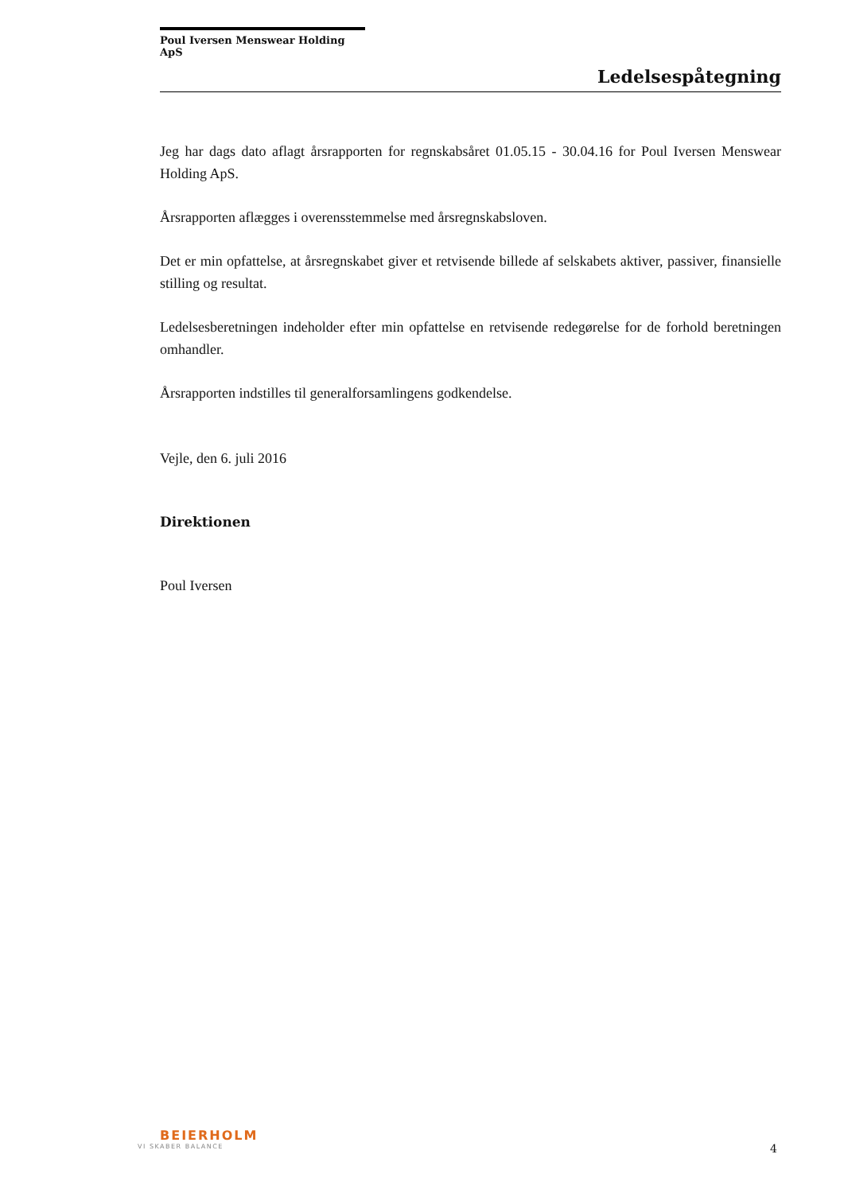Poul Iversen Menswear Holding ApS
Ledelsespåtegning
Jeg har dags dato aflagt årsrapporten for regnskabsåret 01.05.15 - 30.04.16 for Poul Iversen Menswear Holding ApS.
Årsrapporten aflægges i overensstemmelse med årsregnskabsloven.
Det er min opfattelse, at årsregnskabet giver et retvisende billede af selskabets aktiver, passiver, finansielle stilling og resultat.
Ledelsesberetningen indeholder efter min opfattelse en retvisende redegørelse for de forhold beretningen omhandler.
Årsrapporten indstilles til generalforsamlingens godkendelse.
Vejle, den 6. juli 2016
Direktionen
Poul Iversen
BEIERHOLM
VI SKABER BALANCE
4